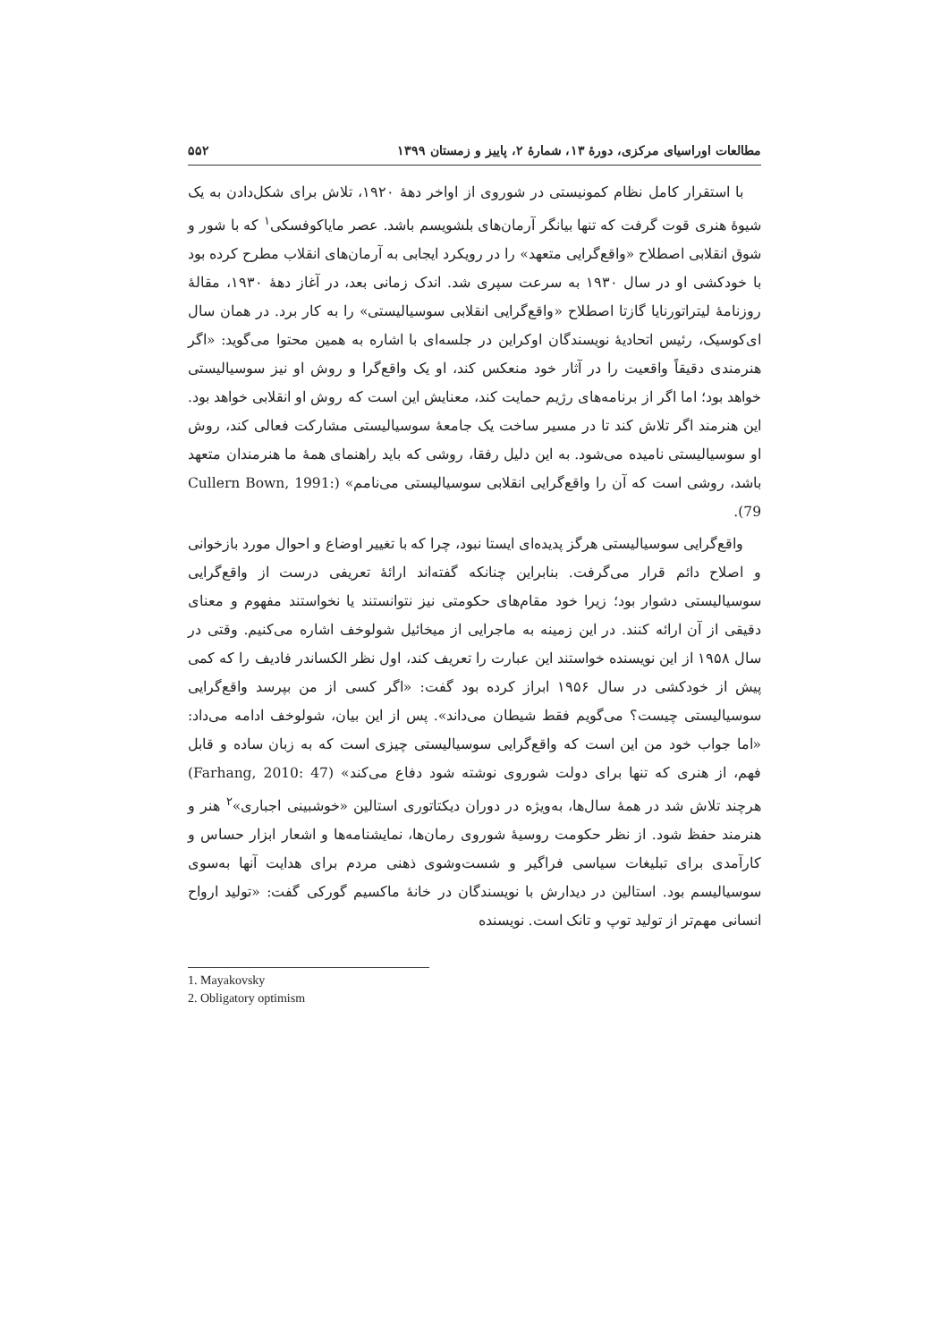مطالعات اوراسیای مرکزی، دورهٔ ۱۳، شمارهٔ ۲، پاییز و زمستان ۱۳۹۹ ۵۵۲
با استقرار کامل نظام کمونیستی در شوروی از اواخر دهۀ ۱۹۲۰، تلاش برای شکل‌دادن به یک شیوۀ هنری قوت گرفت که تنها بیانگر آرمان‌های بلشویسم باشد. عصر مایاکوفسکی<sup>۱</sup> که با شور و شوق انقلابی اصطلاح «واقع‌گرایی متعهد» را در رویکرد ایجابی به آرمان‌های انقلاب مطرح کرده بود با خودکشی او در سال ۱۹۳۰ به سرعت سپری شد. اندک زمانی بعد، در آغاز دهۀ ۱۹۳۰، مقالۀ روزنامۀ لیتراتورنایا گازتا اصطلاح «واقع‌گرایی انقلابی سوسیالیستی» را به کار برد. در همان سال ای‌کوسیک، رئیس اتحادیۀ نویسندگان اوکراین در جلسه‌ای با اشاره به همین محتوا می‌گوید: «اگر هنرمندی دقیقاً واقعیت را در آثار خود منعکس کند، او یک واقع‌گرا و روش او نیز سوسیالیستی خواهد بود؛ اما اگر از برنامه‌های رژیم حمایت کند، معنایش این است که روش او انقلابی خواهد بود. این هنرمند اگر تلاش کند تا در مسیر ساخت یک جامعۀ سوسیالیستی مشارکت فعالی کند، روش او سوسیالیستی نامیده می‌شود. به این دلیل رفقا، روشی که باید راهنمای همۀ ما هنرمندان متعهد باشد، روشی است که آن را واقع‌گرایی انقلابی سوسیالیستی می‌نامم» (Cullern Bown, 1991: 79).
واقع‌گرایی سوسیالیستی هرگز پدیده‌ای ایستا نبود، چرا که با تغییر اوضاع و احوال مورد بازخوانی و اصلاح دائم قرار می‌گرفت. بنابراین چنانکه گفته‌اند ارائۀ تعریفی درست از واقع‌گرایی سوسیالیستی دشوار بود؛ زیرا خود مقام‌های حکومتی نیز نتوانستند یا نخواستند مفهوم و معنای دقیقی از آن ارائه کنند. در این زمینه به ماجرایی از میخائیل شولوخف اشاره می‌کنیم. وقتی در سال ۱۹۵۸ از این نویسنده خواستند این عبارت را تعریف کند، اول نظر الکساندر فادیف را که کمی پیش از خودکشی در سال ۱۹۵۶ ابراز کرده بود گفت: «اگر کسی از من بپرسد واقع‌گرایی سوسیالیستی چیست؟ می‌گویم فقط شیطان می‌داند». پس از این بیان، شولوخف ادامه می‌داد: «اما جواب خود من این است که واقع‌گرایی سوسیالیستی چیزی است که به زبان ساده و قابل فهم، از هنری که تنها برای دولت شوروی نوشته شود دفاع می‌کند» (Farhang, 2010: 47) هرچند تلاش شد در همۀ سال‌ها، به‌ویژه در دوران دیکتاتوری استالین «خوشبینی اجباری»<sup>۲</sup> هنر و هنرمند حفظ شود. از نظر حکومت روسیۀ شوروی رمان‌ها، نمایشنامه‌ها و اشعار ابزار حساس و کارآمدی برای تبلیغات سیاسی فراگیر و شست‌وشوی ذهنی مردم برای هدایت آنها به‌سوی سوسیالیسم بود. استالین در دیدارش با نویسندگان در خانۀ ماکسیم گورکی گفت: «تولید ارواح انسانی مهم‌تر از تولید توپ و تانک است. نویسنده
1. Mayakovsky
2. Obligatory optimism